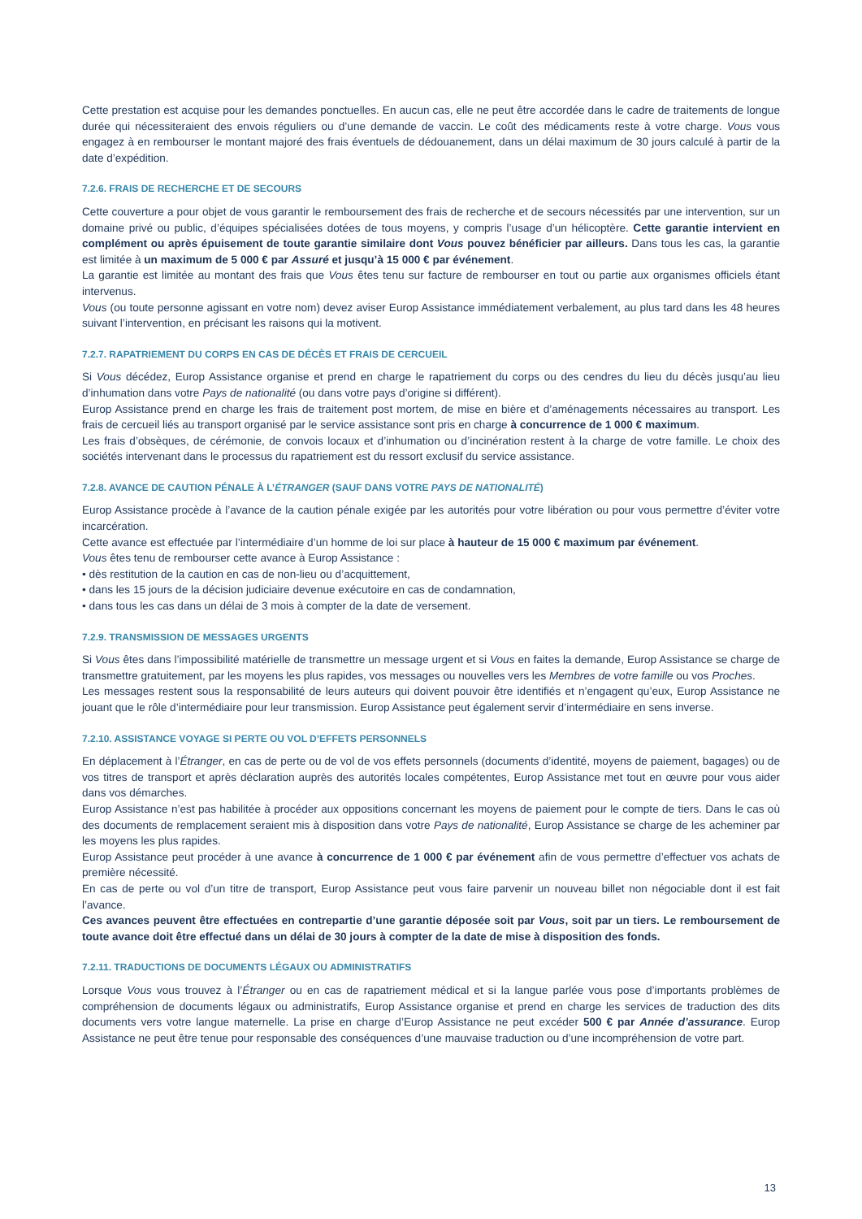Cette prestation est acquise pour les demandes ponctuelles. En aucun cas, elle ne peut être accordée dans le cadre de traitements de longue durée qui nécessiteraient des envois réguliers ou d’une demande de vaccin. Le coût des médicaments reste à votre charge. Vous vous engagez à en rembourser le montant majoré des frais éventuels de dédouanement, dans un délai maximum de 30 jours calculé à partir de la date d’expédition.
7.2.6. FRAIS DE RECHERCHE ET DE SECOURS
Cette couverture a pour objet de vous garantir le remboursement des frais de recherche et de secours nécessités par une intervention, sur un domaine privé ou public, d’équipes spécialisées dotées de tous moyens, y compris l’usage d’un hélicoptère. Cette garantie intervient en complément ou après épuisement de toute garantie similaire dont Vous pouvez bénéficier par ailleurs. Dans tous les cas, la garantie est limitée à un maximum de 5 000 € par Assuré et jusqu’à 15 000 € par événement.
La garantie est limitée au montant des frais que Vous êtes tenu sur facture de rembourser en tout ou partie aux organismes officiels étant intervenus.
Vous (ou toute personne agissant en votre nom) devez aviser Europ Assistance immédiatement verbalement, au plus tard dans les 48 heures suivant l’intervention, en précisant les raisons qui la motivent.
7.2.7. RAPATRIEMENT DU CORPS EN CAS DE DÉCÈS ET FRAIS DE CERCUEIL
Si Vous décédez, Europ Assistance organise et prend en charge le rapatriement du corps ou des cendres du lieu du décès jusqu’au lieu d’inhumation dans votre Pays de nationalité (ou dans votre pays d’origine si différent).
Europ Assistance prend en charge les frais de traitement post mortem, de mise en bière et d’aménagements nécessaires au transport. Les frais de cercueil liés au transport organisé par le service assistance sont pris en charge à concurrence de 1 000 € maximum.
Les frais d’obsèques, de cérémonie, de convois locaux et d’inhumation ou d’incinération restent à la charge de votre famille. Le choix des sociétés intervenant dans le processus du rapatriement est du ressort exclusif du service assistance.
7.2.8. AVANCE DE CAUTION PÉNALE À L’ÉTRANGER (SAUF DANS VOTRE PAYS DE NATIONALITÉ)
Europ Assistance procède à l’avance de la caution pénale exigée par les autorités pour votre libération ou pour vous permettre d’éviter votre incarcération.
Cette avance est effectuée par l’intermédiaire d’un homme de loi sur place à hauteur de 15 000 € maximum par événement.
Vous êtes tenu de rembourser cette avance à Europ Assistance :
• dès restitution de la caution en cas de non-lieu ou d’acquittement,
• dans les 15 jours de la décision judiciaire devenue exécutoire en cas de condamnation,
• dans tous les cas dans un délai de 3 mois à compter de la date de versement.
7.2.9. TRANSMISSION DE MESSAGES URGENTS
Si Vous êtes dans l’impossibilité matérielle de transmettre un message urgent et si Vous en faites la demande, Europ Assistance se charge de transmettre gratuitement, par les moyens les plus rapides, vos messages ou nouvelles vers les Membres de votre famille ou vos Proches.
Les messages restent sous la responsabilité de leurs auteurs qui doivent pouvoir être identifiés et n’engagent qu’eux, Europ Assistance ne jouant que le rôle d’intermédiaire pour leur transmission. Europ Assistance peut également servir d’intermédiaire en sens inverse.
7.2.10. ASSISTANCE VOYAGE SI PERTE OU VOL D’EFFETS PERSONNELS
En déplacement à l’Étranger, en cas de perte ou de vol de vos effets personnels (documents d’identité, moyens de paiement, bagages) ou de vos titres de transport et après déclaration auprès des autorités locales compétentes, Europ Assistance met tout en œuvre pour vous aider dans vos démarches.
Europ Assistance n’est pas habilitée à procéder aux oppositions concernant les moyens de paiement pour le compte de tiers. Dans le cas où des documents de remplacement seraient mis à disposition dans votre Pays de nationalité, Europ Assistance se charge de les acheminer par les moyens les plus rapides.
Europ Assistance peut procéder à une avance à concurrence de 1 000 € par événement afin de vous permettre d’effectuer vos achats de première nécessité.
En cas de perte ou vol d’un titre de transport, Europ Assistance peut vous faire parvenir un nouveau billet non négociable dont il est fait l’avance.
Ces avances peuvent être effectuées en contrepartie d’une garantie déposée soit par Vous, soit par un tiers. Le remboursement de toute avance doit être effectué dans un délai de 30 jours à compter de la date de mise à disposition des fonds.
7.2.11. TRADUCTIONS DE DOCUMENTS LÉGAUX OU ADMINISTRATIFS
Lorsque Vous vous trouvez à l’Étranger ou en cas de rapatriement médical et si la langue parlée vous pose d’importants problèmes de compréhension de documents légaux ou administratifs, Europ Assistance organise et prend en charge les services de traduction des dits documents vers votre langue maternelle. La prise en charge d’Europ Assistance ne peut excéder 500 € par Année d’assurance. Europ Assistance ne peut être tenue pour responsable des conséquences d’une mauvaise traduction ou d’une incompréhension de votre part.
13